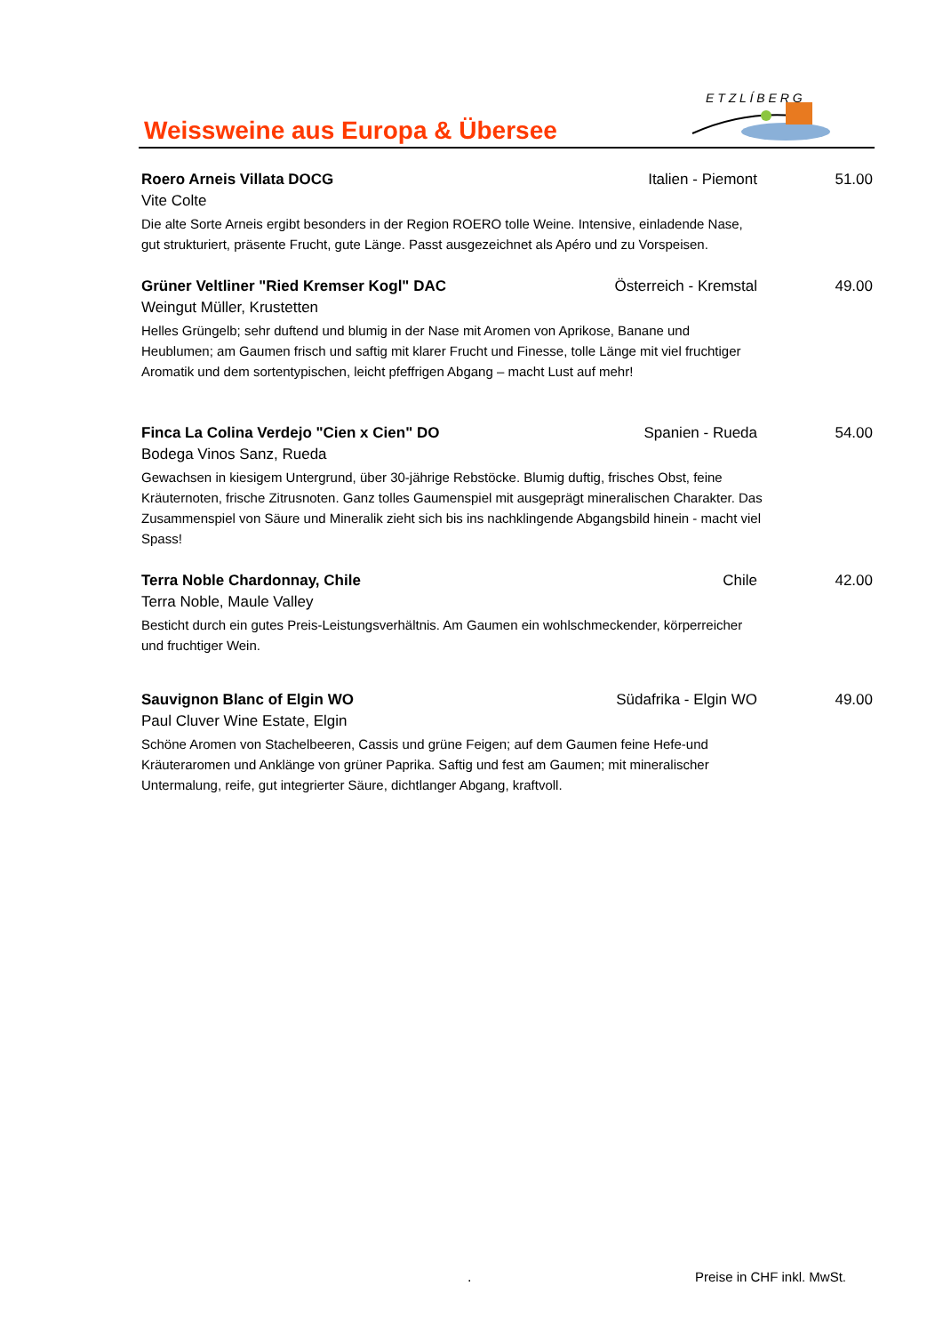Weissweine aus Europa & Übersee
E T Z L Í B E R G
Roero Arneis Villata DOCG Italien - Piemont 51.00
Vite Colte
Die alte Sorte Arneis ergibt besonders in der Region ROERO tolle Weine. Intensive, einladende Nase, gut strukturiert, präsente Frucht, gute Länge. Passt ausgezeichnet als Apéro und zu Vorspeisen.
Grüner Veltliner "Ried Kremser Kogl" DAC Österreich - Kremstal 49.00
Weingut Müller, Krustetten
Helles Grüngelb; sehr duftend und blumig in der Nase mit Aromen von Aprikose, Banane und Heublumen; am Gaumen frisch und saftig mit klarer Frucht und Finesse, tolle Länge mit viel fruchtiger Aromatik und dem sortentypischen, leicht pfeffrigen Abgang – macht Lust auf mehr!
Finca La Colina Verdejo "Cien x Cien" DO Spanien - Rueda 54.00
Bodega Vinos Sanz, Rueda
Gewachsen in kiesigem Untergrund, über 30-jährige Rebstöcke. Blumig duftig, frisches Obst, feine Kräuternoten, frische Zitrusnoten. Ganz tolles Gaumenspiel mit ausgeprägt mineralischen Charakter. Das Zusammenspiel von Säure und Mineralik zieht sich bis ins nachklingende Abgangsbild hinein - macht viel Spass!
Terra Noble Chardonnay, Chile Chile 42.00
Terra Noble, Maule Valley
Besticht durch ein gutes Preis-Leistungsverhältnis. Am Gaumen ein wohlschmeckender, körperreicher und fruchtiger Wein.
Sauvignon Blanc of Elgin WO Südafrika - Elgin WO 49.00
Paul Cluver Wine Estate, Elgin
Schöne Aromen von Stachelbeeren, Cassis und grüne Feigen; auf dem Gaumen feine Hefe-und Kräuteraromen und Anklänge von grüner Paprika. Saftig und fest am Gaumen; mit mineralischer Untermalung, reife, gut integrierter Säure, dichtlanger Abgang, kraftvoll.
. Preise in CHF inkl. MwSt.